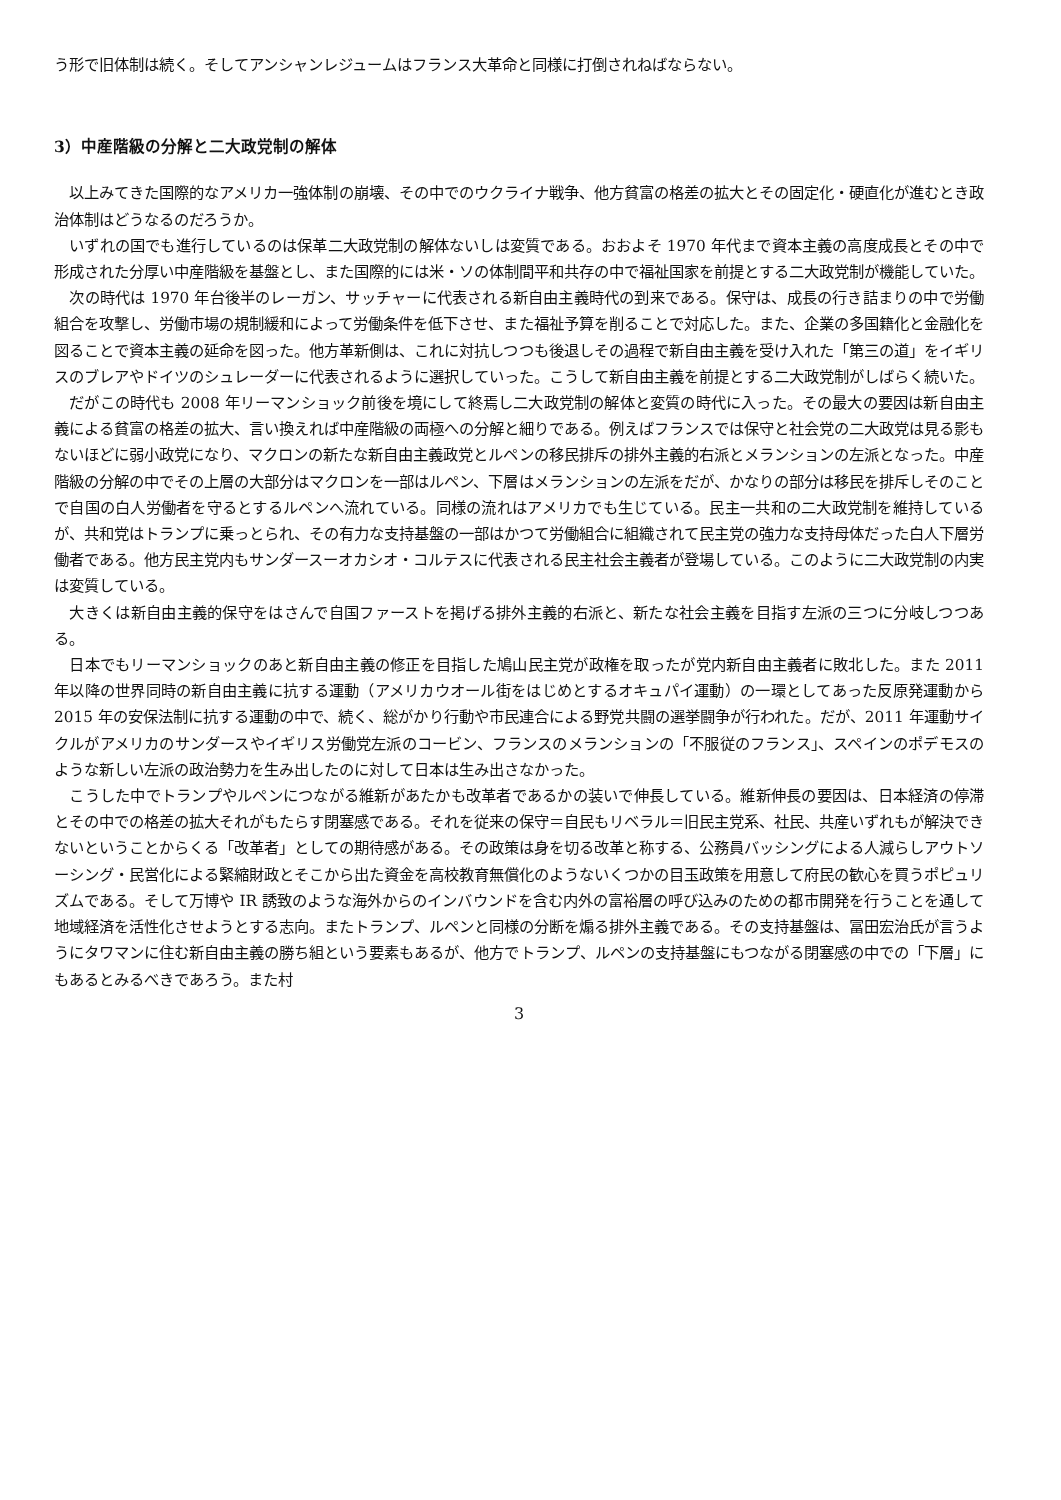う形で旧体制は続く。そしてアンシャンレジュームはフランス大革命と同様に打倒されねばならない。
3）中産階級の分解と二大政党制の解体
以上みてきた国際的なアメリカ一強体制の崩壊、その中でのウクライナ戦争、他方貧富の格差の拡大とその固定化・硬直化が進むとき政治体制はどうなるのだろうか。
いずれの国でも進行しているのは保革二大政党制の解体ないしは変質である。おおよそ 1970 年代まで資本主義の高度成長とその中で形成された分厚い中産階級を基盤とし、また国際的には米・ソの体制間平和共存の中で福祉国家を前提とする二大政党制が機能していた。
次の時代は 1970 年台後半のレーガン、サッチャーに代表される新自由主義時代の到来である。保守は、成長の行き詰まりの中で労働組合を攻撃し、労働市場の規制緩和によって労働条件を低下させ、また福祉予算を削ることで対応した。また、企業の多国籍化と金融化を図ることで資本主義の延命を図った。他方革新側は、これに対抗しつつも後退しその過程で新自由主義を受け入れた「第三の道」をイギリスのブレアやドイツのシュレーダーに代表されるように選択していった。こうして新自由主義を前提とする二大政党制がしばらく続いた。
だがこの時代も 2008 年リーマンショック前後を境にして終焉し二大政党制の解体と変質の時代に入った。その最大の要因は新自由主義による貧富の格差の拡大、言い換えれば中産階級の両極への分解と細りである。例えばフランスでは保守と社会党の二大政党は見る影もないほどに弱小政党になり、マクロンの新たな新自由主義政党とルペンの移民排斥の排外主義的右派とメランションの左派となった。中産階級の分解の中でその上層の大部分はマクロンを一部はルペン、下層はメランションの左派をだが、かなりの部分は移民を排斥しそのことで自国の白人労働者を守るとするルペンへ流れている。同様の流れはアメリカでも生じている。民主一共和の二大政党制を維持しているが、共和党はトランプに乗っとられ、その有力な支持基盤の一部はかつて労働組合に組織されて民主党の強力な支持母体だった白人下層労働者である。他方民主党内もサンダースーオカシオ・コルテスに代表される民主社会主義者が登場している。このように二大政党制の内実は変質している。
大きくは新自由主義的保守をはさんで自国ファーストを掲げる排外主義的右派と、新たな社会主義を目指す左派の三つに分岐しつつある。
日本でもリーマンショックのあと新自由主義の修正を目指した鳩山民主党が政権を取ったが党内新自由主義者に敗北した。また 2011 年以降の世界同時の新自由主義に抗する運動（アメリカウオール街をはじめとするオキュパイ運動）の一環としてあった反原発運動から 2015 年の安保法制に抗する運動の中で、続く、総がかり行動や市民連合による野党共闘の選挙闘争が行われた。だが、2011 年運動サイクルがアメリカのサンダースやイギリス労働党左派のコービン、フランスのメランションの「不服従のフランス」、スペインのポデモスのような新しい左派の政治勢力を生み出したのに対して日本は生み出さなかった。
こうした中でトランプやルペンにつながる維新があたかも改革者であるかの装いで伸長している。維新伸長の要因は、日本経済の停滞とその中での格差の拡大それがもたらす閉塞感である。それを従来の保守＝自民もリベラル＝旧民主党系、社民、共産いずれもが解決できないということからくる「改革者」としての期待感がある。その政策は身を切る改革と称する、公務員バッシングによる人減らしアウトソーシング・民営化による緊縮財政とそこから出た資金を高校教育無償化のようないくつかの目玉政策を用意して府民の歓心を買うポピュリズムである。そして万博や IR 誘致のような海外からのインバウンドを含む内外の富裕層の呼び込みのための都市開発を行うことを通して地域経済を活性化させようとする志向。またトランプ、ルペンと同様の分断を煽る排外主義である。その支持基盤は、冨田宏治氏が言うようにタワマンに住む新自由主義の勝ち組という要素もあるが、他方でトランプ、ルペンの支持基盤にもつながる閉塞感の中での「下層」にもあるとみるべきであろう。また村
3